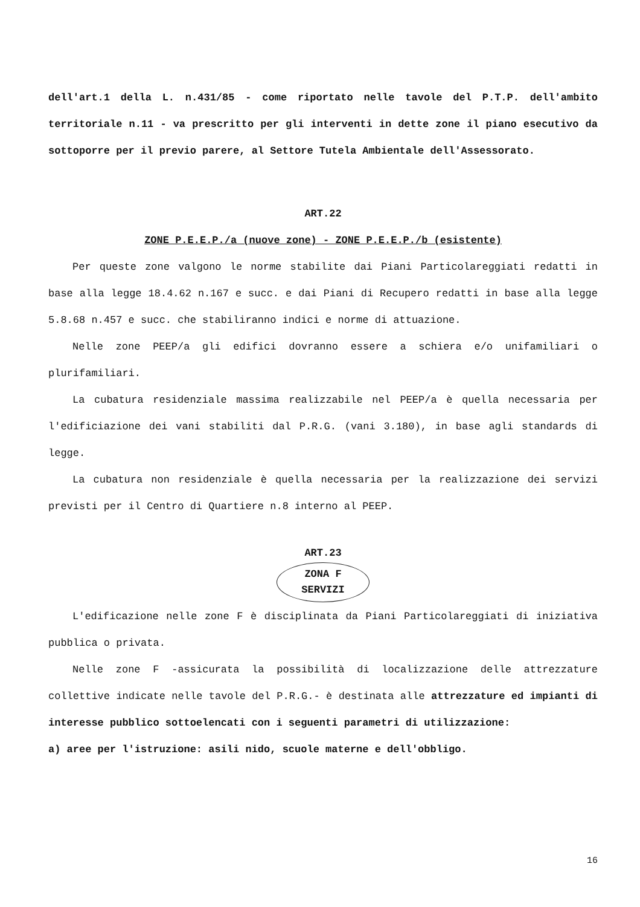dell'art.1 della L. n.431/85 - come riportato nelle tavole del P.T.P. dell'ambito territoriale n.11 - va prescritto per gli interventi in dette zone il piano esecutivo da sottoporre per il previo parere, al Settore Tutela Ambientale dell'Assessorato.
ART.22
ZONE P.E.E.P./a (nuove zone) - ZONE P.E.E.P./b (esistente)
Per queste zone valgono le norme stabilite dai Piani Particolareggiati redatti in base alla legge 18.4.62 n.167 e succ. e dai Piani di Recupero redatti in base alla legge 5.8.68 n.457 e succ. che stabiliranno indici e norme di attuazione.
Nelle zone PEEP/a gli edifici dovranno essere a schiera e/o unifamiliari o plurifamiliari.
La cubatura residenziale massima realizzabile nel PEEP/a è quella necessaria per l'edificiazione dei vani stabiliti dal P.R.G. (vani 3.180), in base agli standards di legge.
La cubatura non residenziale è quella necessaria per la realizzazione dei servizi previsti per il Centro di Quartiere n.8 interno al PEEP.
ART.23
ZONA F
SERVIZI
L'edificazione nelle zone F è disciplinata da Piani Particolareggiati di iniziativa pubblica o privata.
Nelle zone F -assicurata la possibilità di localizzazione delle attrezzature collettive indicate nelle tavole del P.R.G.- è destinata alle attrezzature ed impianti di interesse pubblico sottoelencati con i seguenti parametri di utilizzazione:
a) aree per l'istruzione: asili nido, scuole materne e dell'obbligo.
16